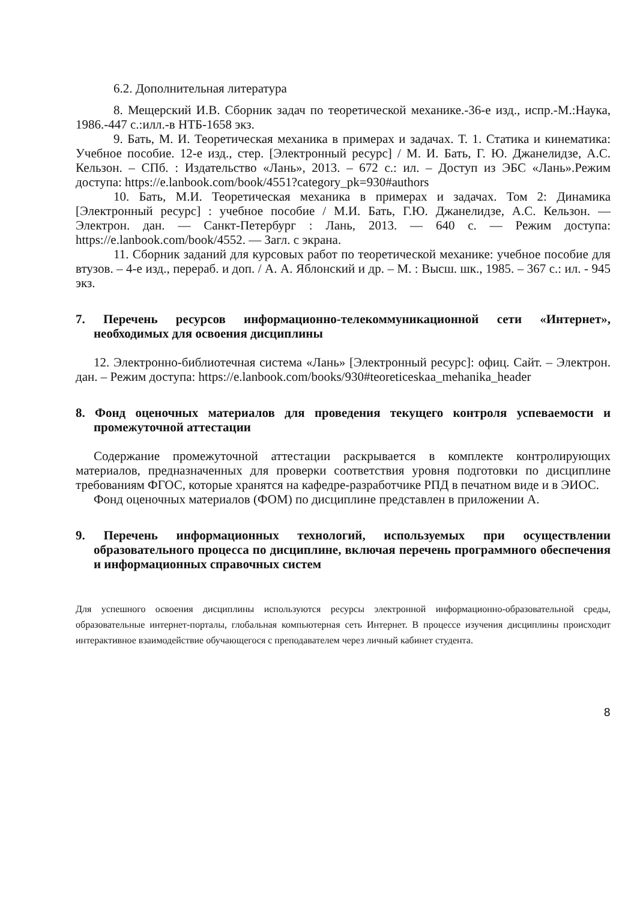6.2. Дополнительная литература
8. Мещерский И.В. Сборник задач по теоретической механике.-36-е изд., испр.-М.:Наука, 1986.-447 с.:илл.-в НТБ-1658 экз.
9. Бать, М. И. Теоретическая механика в примерах и задачах. Т. 1. Статика и кинематика: Учебное пособие. 12-е изд., стер. [Электронный ресурс] / М. И. Бать, Г. Ю. Джанелидзе, А.С. Кельзон. – СПб. : Издательство «Лань», 2013. – 672 с.: ил. – Доступ из ЭБС «Лань».Режим доступа: https://e.lanbook.com/book/4551?category_pk=930#authors
10. Бать, М.И. Теоретическая механика в примерах и задачах. Том 2: Динамика [Электронный ресурс] : учебное пособие / М.И. Бать, Г.Ю. Джанелидзе, А.С. Кельзон. — Электрон. дан. — Санкт-Петербург : Лань, 2013. — 640 с. — Режим доступа: https://e.lanbook.com/book/4552. — Загл. с экрана.
11. Сборник заданий для курсовых работ по теоретической механике: учебное пособие для втузов. – 4-е изд., перераб. и доп. / А. А. Яблонский и др. – М. : Высш. шк., 1985. – 367 с.: ил. - 945 экз.
7. Перечень ресурсов информационно-телекоммуникационной сети «Интернет», необходимых для освоения дисциплины
12. Электронно-библиотечная система «Лань» [Электронный ресурс]: офиц. Сайт. – Электрон. дан. – Режим доступа: https://e.lanbook.com/books/930#teoreticeskaa_mehanika_header
8. Фонд оценочных материалов для проведения текущего контроля успеваемости и промежуточной аттестации
Содержание промежуточной аттестации раскрывается в комплекте контролирующих материалов, предназначенных для проверки соответствия уровня подготовки по дисциплине требованиям ФГОС, которые хранятся на кафедре-разработчике РПД в печатном виде и в ЭИОС.
Фонд оценочных материалов (ФОМ) по дисциплине представлен в приложении А.
9. Перечень информационных технологий, используемых при осуществлении образовательного процесса по дисциплине, включая перечень программного обеспечения и информационных справочных систем
Для успешного освоения дисциплины используются ресурсы электронной информационно-образовательной среды, образовательные интернет-порталы, глобальная компьютерная сеть Интернет. В процессе изучения дисциплины происходит интерактивное взаимодействие обучающегося с преподавателем через личный кабинет студента.
8